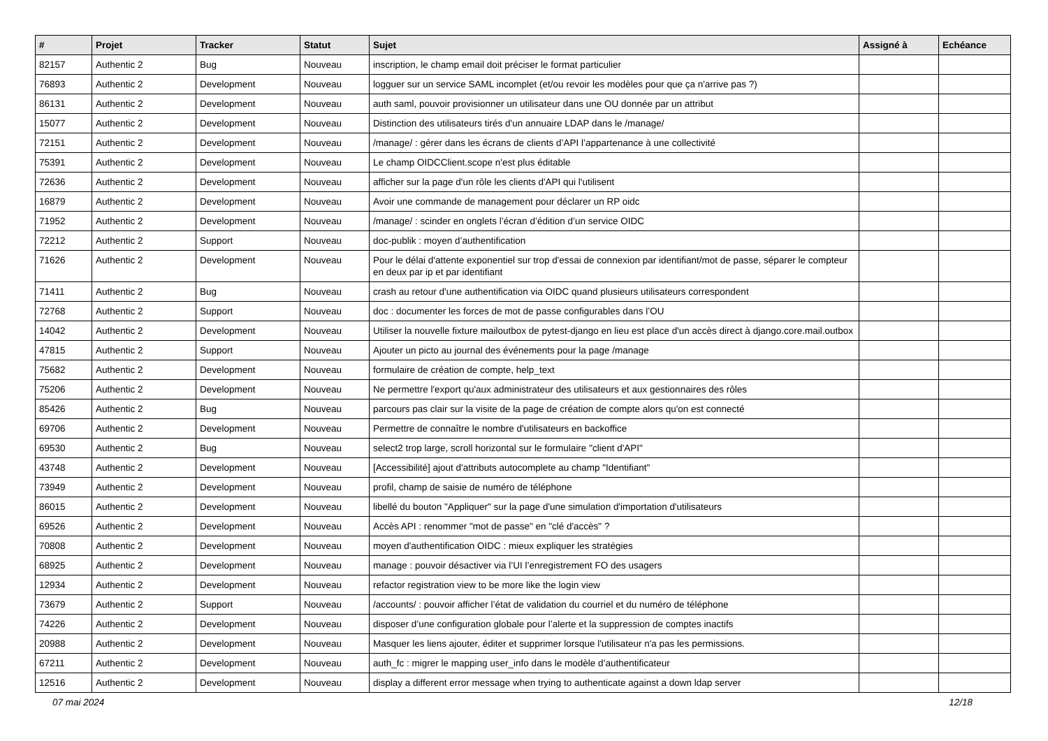| # | Projet | Tracker | Statut | Sujet | Assigné à | Echéance |
| --- | --- | --- | --- | --- | --- | --- |
| 82157 | Authentic 2 | Bug | Nouveau | inscription, le champ email doit préciser le format particulier | | |
| 76893 | Authentic 2 | Development | Nouveau | logguer sur un service SAML incomplet (et/ou revoir les modèles pour que ça n'arrive pas ?) | | |
| 86131 | Authentic 2 | Development | Nouveau | auth saml, pouvoir provisionner un utilisateur dans une OU donnée par un attribut | | |
| 15077 | Authentic 2 | Development | Nouveau | Distinction des utilisateurs tirés d'un annuaire LDAP dans le /manage/ | | |
| 72151 | Authentic 2 | Development | Nouveau | /manage/ : gérer dans les écrans de clients d’API l’appartenance à une collectivité | | |
| 75391 | Authentic 2 | Development | Nouveau | Le champ OIDCClient.scope n'est plus éditable | | |
| 72636 | Authentic 2 | Development | Nouveau | afficher sur la page d'un rôle les clients d'API qui l'utilisent | | |
| 16879 | Authentic 2 | Development | Nouveau | Avoir une commande de management pour déclarer un RP oidc | | |
| 71952 | Authentic 2 | Development | Nouveau | /manage/ : scinder en onglets l’écran d’édition d’un service OIDC | | |
| 72212 | Authentic 2 | Support | Nouveau | doc-publik : moyen d’authentification | | |
| 71626 | Authentic 2 | Development | Nouveau | Pour le délai d'attente exponentiel sur trop d'essai de connexion par identifiant/mot de passe, séparer le compteur en deux par ip et par identifiant | | |
| 71411 | Authentic 2 | Bug | Nouveau | crash au retour d'une authentification via OIDC quand plusieurs utilisateurs correspondent | | |
| 72768 | Authentic 2 | Support | Nouveau | doc : documenter les forces de mot de passe configurables dans l’OU | | |
| 14042 | Authentic 2 | Development | Nouveau | Utiliser la nouvelle fixture mailoutbox de pytest-django en lieu est place d'un accès direct à django.core.mail.outbox | | |
| 47815 | Authentic 2 | Support | Nouveau | Ajouter un picto au journal des événements pour la page /manage | | |
| 75682 | Authentic 2 | Development | Nouveau | formulaire de création de compte, help_text | | |
| 75206 | Authentic 2 | Development | Nouveau | Ne permettre l'export qu'aux administrateur des utilisateurs et aux gestionnaires des rôles | | |
| 85426 | Authentic 2 | Bug | Nouveau | parcours pas clair sur la visite de la page de création de compte alors qu'on est connecté | | |
| 69706 | Authentic 2 | Development | Nouveau | Permettre de connaître le nombre d'utilisateurs en backoffice | | |
| 69530 | Authentic 2 | Bug | Nouveau | select2 trop large, scroll horizontal sur le formulaire "client d'API" | | |
| 43748 | Authentic 2 | Development | Nouveau | [Accessibilité] ajout d'attributs autocomplete au champ "Identifiant" | | |
| 73949 | Authentic 2 | Development | Nouveau | profil, champ de saisie de numéro de téléphone | | |
| 86015 | Authentic 2 | Development | Nouveau | libellé du bouton "Appliquer" sur la page d'une simulation d'importation d'utilisateurs | | |
| 69526 | Authentic 2 | Development | Nouveau | Accès API : renommer "mot de passe" en "clé d'accès" ? | | |
| 70808 | Authentic 2 | Development | Nouveau | moyen d'authentification OIDC : mieux expliquer les stratégies | | |
| 68925 | Authentic 2 | Development | Nouveau | manage : pouvoir désactiver via l’UI l’enregistrement FO des usagers | | |
| 12934 | Authentic 2 | Development | Nouveau | refactor registration view to be more like the login view | | |
| 73679 | Authentic 2 | Support | Nouveau | /accounts/ : pouvoir afficher l’état de validation du courriel et du numéro de téléphone | | |
| 74226 | Authentic 2 | Development | Nouveau | disposer d’une configuration globale pour l’alerte et la suppression de comptes inactifs | | |
| 20988 | Authentic 2 | Development | Nouveau | Masquer les liens ajouter, éditer et supprimer lorsque l'utilisateur n'a pas les permissions. | | |
| 67211 | Authentic 2 | Development | Nouveau | auth_fc : migrer le mapping user_info dans le modèle d’authentificateur | | |
| 12516 | Authentic 2 | Development | Nouveau | display a different error message when trying to authenticate against a down ldap server | | |
07 mai 2024 12/18